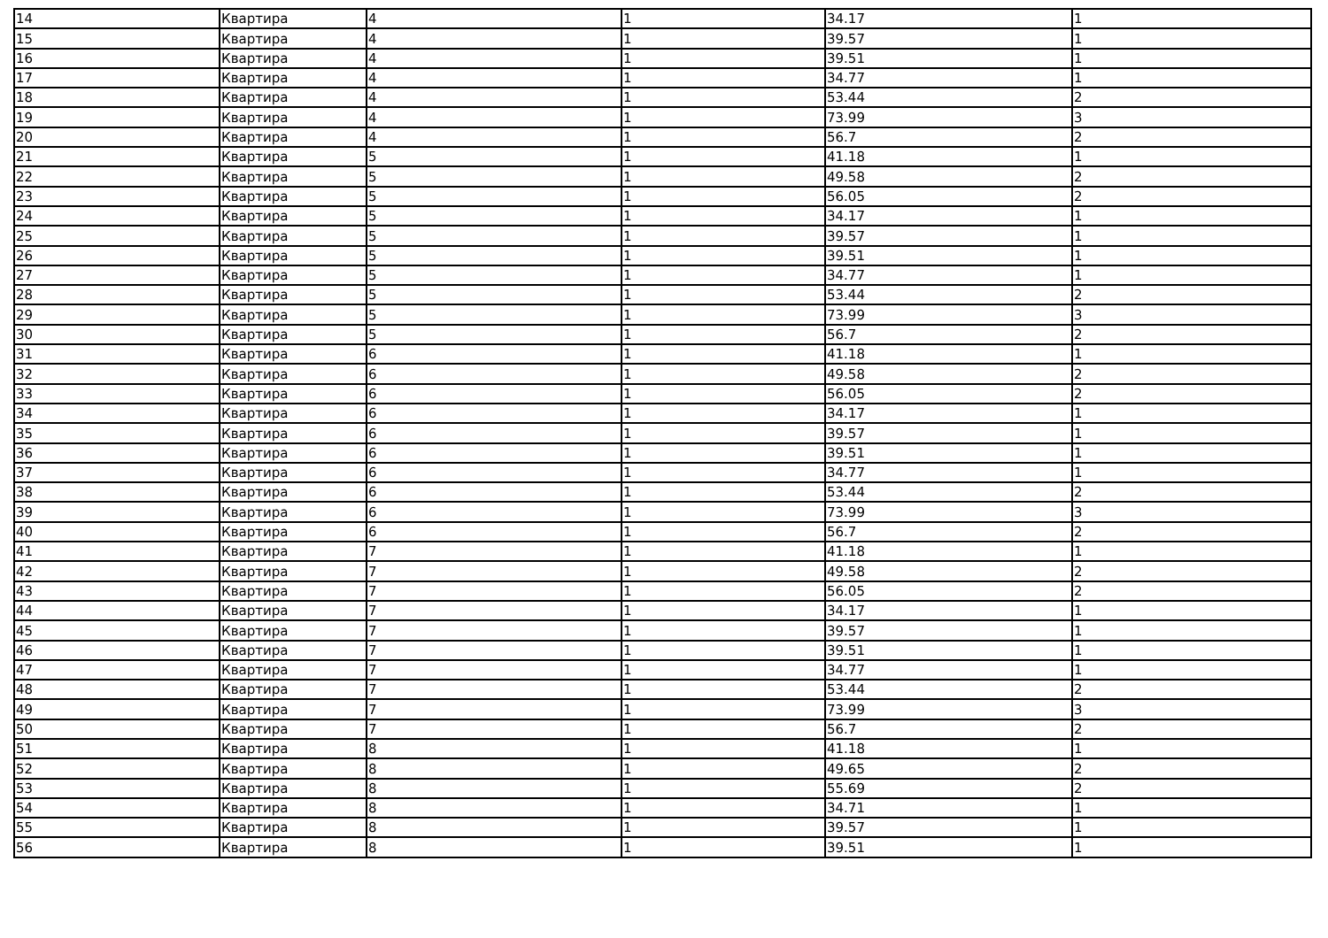| 14 | Квартира | 4 | 1 | 34.17 | 1 |
| 15 | Квартира | 4 | 1 | 39.57 | 1 |
| 16 | Квартира | 4 | 1 | 39.51 | 1 |
| 17 | Квартира | 4 | 1 | 34.77 | 1 |
| 18 | Квартира | 4 | 1 | 53.44 | 2 |
| 19 | Квартира | 4 | 1 | 73.99 | 3 |
| 20 | Квартира | 4 | 1 | 56.7 | 2 |
| 21 | Квартира | 5 | 1 | 41.18 | 1 |
| 22 | Квартира | 5 | 1 | 49.58 | 2 |
| 23 | Квартира | 5 | 1 | 56.05 | 2 |
| 24 | Квартира | 5 | 1 | 34.17 | 1 |
| 25 | Квартира | 5 | 1 | 39.57 | 1 |
| 26 | Квартира | 5 | 1 | 39.51 | 1 |
| 27 | Квартира | 5 | 1 | 34.77 | 1 |
| 28 | Квартира | 5 | 1 | 53.44 | 2 |
| 29 | Квартира | 5 | 1 | 73.99 | 3 |
| 30 | Квартира | 5 | 1 | 56.7 | 2 |
| 31 | Квартира | 6 | 1 | 41.18 | 1 |
| 32 | Квартира | 6 | 1 | 49.58 | 2 |
| 33 | Квартира | 6 | 1 | 56.05 | 2 |
| 34 | Квартира | 6 | 1 | 34.17 | 1 |
| 35 | Квартира | 6 | 1 | 39.57 | 1 |
| 36 | Квартира | 6 | 1 | 39.51 | 1 |
| 37 | Квартира | 6 | 1 | 34.77 | 1 |
| 38 | Квартира | 6 | 1 | 53.44 | 2 |
| 39 | Квартира | 6 | 1 | 73.99 | 3 |
| 40 | Квартира | 6 | 1 | 56.7 | 2 |
| 41 | Квартира | 7 | 1 | 41.18 | 1 |
| 42 | Квартира | 7 | 1 | 49.58 | 2 |
| 43 | Квартира | 7 | 1 | 56.05 | 2 |
| 44 | Квартира | 7 | 1 | 34.17 | 1 |
| 45 | Квартира | 7 | 1 | 39.57 | 1 |
| 46 | Квартира | 7 | 1 | 39.51 | 1 |
| 47 | Квартира | 7 | 1 | 34.77 | 1 |
| 48 | Квартира | 7 | 1 | 53.44 | 2 |
| 49 | Квартира | 7 | 1 | 73.99 | 3 |
| 50 | Квартира | 7 | 1 | 56.7 | 2 |
| 51 | Квартира | 8 | 1 | 41.18 | 1 |
| 52 | Квартира | 8 | 1 | 49.65 | 2 |
| 53 | Квартира | 8 | 1 | 55.69 | 2 |
| 54 | Квартира | 8 | 1 | 34.71 | 1 |
| 55 | Квартира | 8 | 1 | 39.57 | 1 |
| 56 | Квартира | 8 | 1 | 39.51 | 1 |